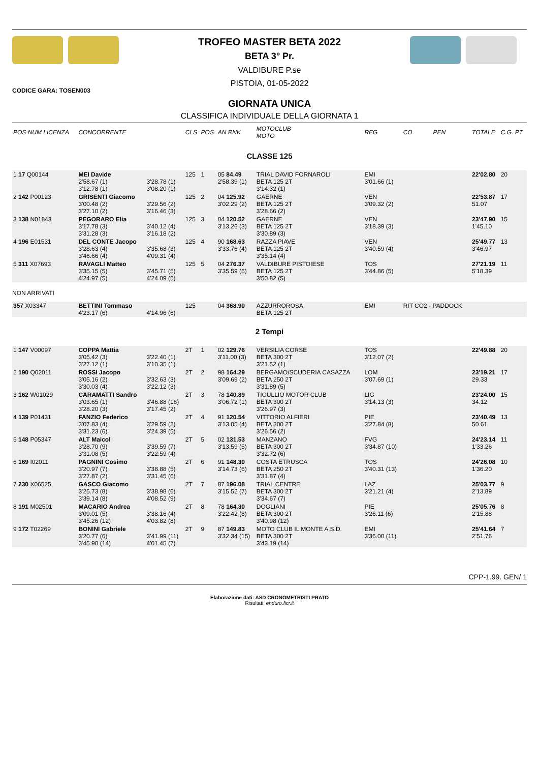TROFEO MASTER BETA 2022
BETA 3° Pr.
VALDIBURE P.se
PISTOIA, 01-05-2022
CODICE GARA: TOSEN003
GIORNATA UNICA
CLASSIFICA INDIVIDUALE DELLA GIORNATA 1
| POS NUM LICENZA | CONCORRENTE | | CLS | POS | AN RNK | MOTOCLUB MOTO | REG | CO | PEN | TOTALE | C.G. PT |
| --- | --- | --- | --- | --- | --- | --- | --- | --- | --- | --- | --- |
| CLASSE 125 | | | | | | | | | | | |
| 1 17 Q00144 | MEI Davide 2'58.67 (1) 3'12.78 (1) | 3'28.78 (1) 3'08.20 (1) | 125 | 1 | 05 84.49 2'58.39 (1) | TRIAL DAVID FORNAROLI BETA 125 2T 3'14.32 (1) | EMI 3'01.66 (1) | | | 22'02.80 | 20 |
| 2 142 P00123 | GRISENTI Giacomo 3'00.48 (2) 3'27.10 (2) | 3'29.56 (2) 3'16.46 (3) | 125 | 2 | 04 125.92 3'02.29 (2) | GAERNE BETA 125 2T 3'28.66 (2) | VEN 3'09.32 (2) | | | 22'53.87 51.07 | 17 |
| 3 138 N01843 | PEGORARO Elia 3'17.78 (3) 3'31.28 (3) | 3'40.12 (4) 3'16.18 (2) | 125 | 3 | 04 120.52 3'13.26 (3) | GAERNE BETA 125 2T 3'30.89 (3) | VEN 3'18.39 (3) | | | 23'47.90 1'45.10 | 15 |
| 4 196 E01531 | DEL CONTE Jacopo 3'28.63 (4) 3'46.66 (4) | 3'35.68 (3) 4'09.31 (4) | 125 | 4 | 90 168.63 3'33.76 (4) | RAZZA PIAVE BETA 125 2T 3'35.14 (4) | VEN 3'40.59 (4) | | | 25'49.77 3'46.97 | 13 |
| 5 311 X07693 | RAVAGLI Matteo 3'35.15 (5) 4'24.97 (5) | 3'45.71 (5) 4'24.09 (5) | 125 | 5 | 04 276.37 3'35.59 (5) | VALDIBURE PISTOIESE BETA 125 2T 3'50.82 (5) | TOS 3'44.86 (5) | | | 27'21.19 5'18.39 | 11 |
| NON ARRIVATI | | | | | | | | | | | |
| 357 X03347 | BETTINI Tommaso 4'23.17 (6) | 4'14.96 (6) | 125 | | 04 368.90 | AZZURROROSA BETA 125 2T | EMI | RIT CO2 - PADDOCK | | | |
| 2 Tempi | | | | | | | | | | | |
| 1 147 V00097 | COPPA Mattia 3'05.42 (3) 3'27.12 (1) | 3'22.40 (1) 3'10.35 (1) | 2T | 1 | 02 129.76 3'11.00 (3) | VERSILIA CORSE BETA 300 2T 3'21.52 (1) | TOS 3'12.07 (2) | | | 22'49.88 | 20 |
| 2 190 Q02011 | ROSSI Jacopo 3'05.16 (2) 3'30.03 (4) | 3'32.63 (3) 3'22.12 (3) | 2T | 2 | 98 164.29 3'09.69 (2) | BERGAMO/SCUDERIA CASAZZA BETA 250 2T 3'31.89 (5) | LOM 3'07.69 (1) | | | 23'19.21 29.33 | 17 |
| 3 162 W01029 | CARAMATTI Sandro 3'03.65 (1) 3'28.20 (3) | 3'46.88 (16) 3'17.45 (2) | 2T | 3 | 78 140.89 3'06.72 (1) | TIGULLIO MOTOR CLUB BETA 300 2T 3'26.97 (3) | LIG 3'14.13 (3) | | | 23'24.00 34.12 | 15 |
| 4 139 P01431 | FANZIO Federico 3'07.83 (4) 3'31.23 (6) | 3'29.59 (2) 3'24.39 (5) | 2T | 4 | 91 120.54 3'13.05 (4) | VITTORIO ALFIERI BETA 300 2T 3'26.56 (2) | PIE 3'27.84 (8) | | | 23'40.49 50.61 | 13 |
| 5 148 P05347 | ALT Maicol 3'28.70 (9) 3'31.08 (5) | 3'39.59 (7) 3'22.59 (4) | 2T | 5 | 02 131.53 3'13.59 (5) | MANZANO BETA 300 2T 3'32.72 (6) | FVG 3'34.87 (10) | | | 24'23.14 1'33.26 | 11 |
| 6 169 I02011 | PAGNINI Cosimo 3'20.97 (7) 3'27.87 (2) | 3'38.88 (5) 3'31.45 (6) | 2T | 6 | 91 148.30 3'14.73 (6) | COSTA ETRUSCA BETA 250 2T 3'31.87 (4) | TOS 3'40.31 (13) | | | 24'26.08 1'36.20 | 10 |
| 7 230 X06525 | GASCO Giacomo 3'25.73 (8) 3'39.14 (8) | 3'38.98 (6) 4'08.52 (9) | 2T | 7 | 87 196.08 3'15.52 (7) | TRIAL CENTRE BETA 300 2T 3'34.67 (7) | LAZ 3'21.21 (4) | | | 25'03.77 2'13.89 | 9 |
| 8 191 M02501 | MACARIO Andrea 3'09.01 (5) 3'45.26 (12) | 3'38.16 (4) 4'03.82 (8) | 2T | 8 | 78 164.30 3'22.42 (8) | DOGLIANI BETA 300 2T 3'40.98 (12) | PIE 3'26.11 (6) | | | 25'05.76 2'15.88 | 8 |
| 9 172 T02269 | BONINI Gabriele 3'20.77 (6) 3'45.90 (14) | 3'41.99 (11) 4'01.45 (7) | 2T | 9 | 87 149.83 3'32.34 (15) | MOTO CLUB IL MONTE A.S.D. BETA 300 2T 3'43.19 (14) | EMI 3'36.00 (11) | | | 25'41.64 2'51.76 | 7 |
CPP-1.99. GEN/ 1
Elaborazione dati: ASD CRONOMETRISTI PRATO
Risultati: enduro.ficr.it